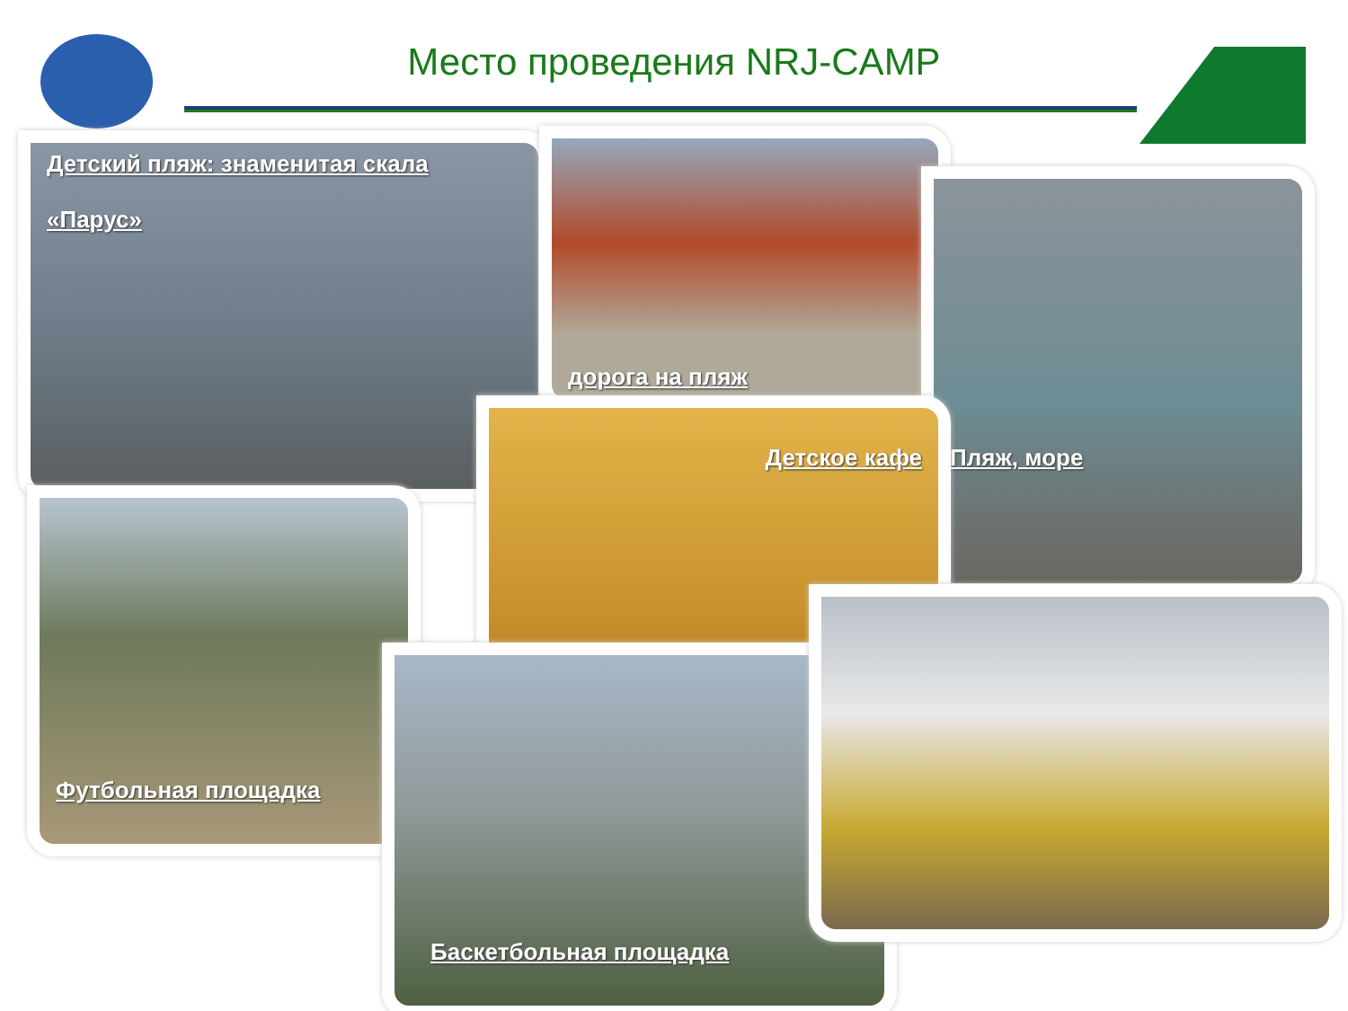Место проведения NRJ-CAMP
Детский пляж: знаменитая скала
«Парус»
дорога на пляж
Пляж, море
Футбольная площадка
Детское кафе
Баскетбольная площадка